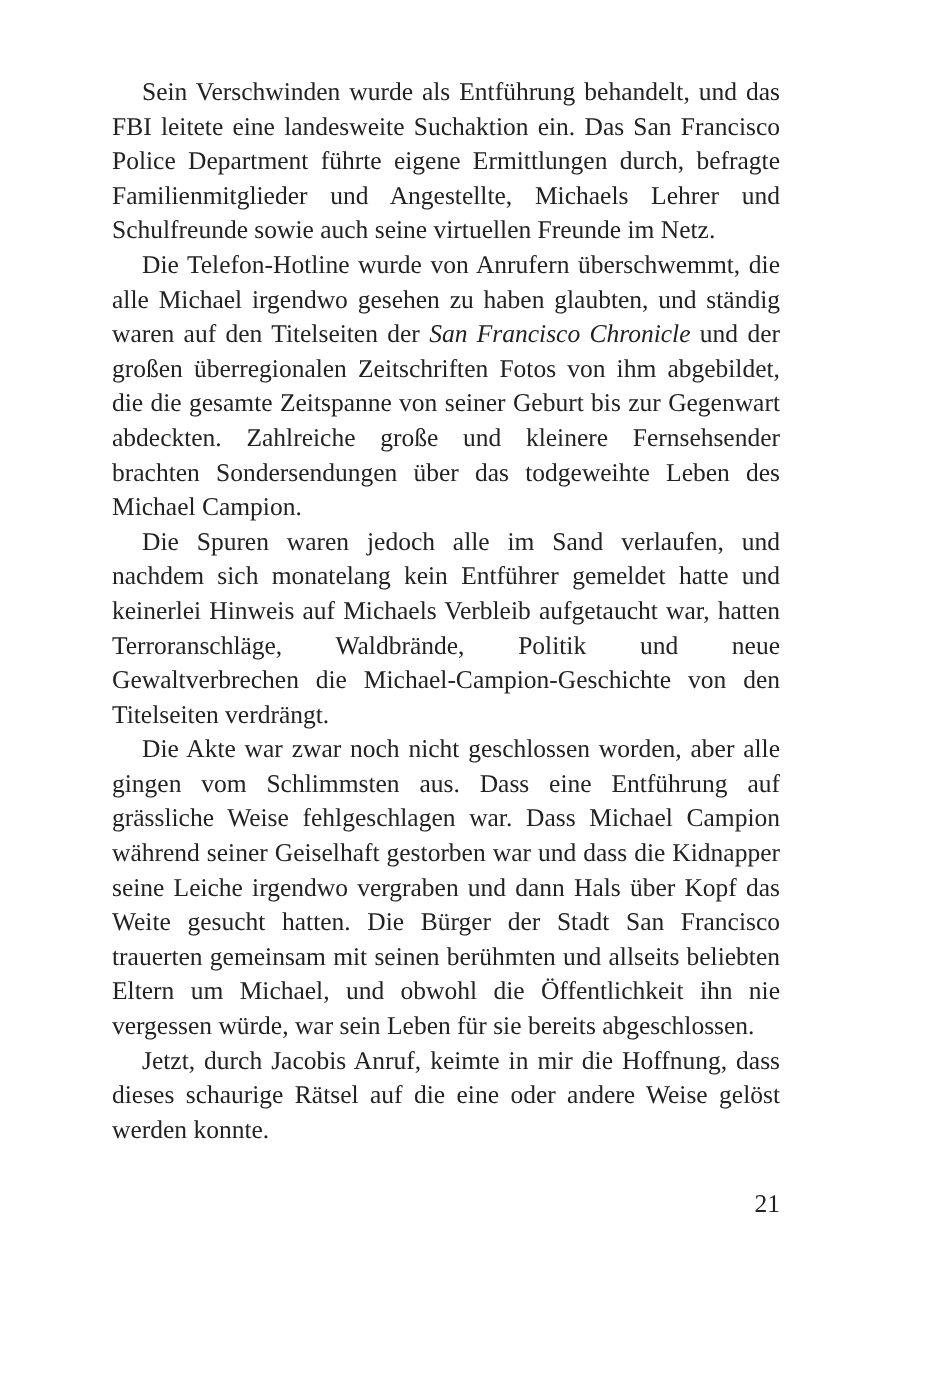Sein Verschwinden wurde als Entführung behandelt, und das FBI leitete eine landesweite Suchaktion ein. Das San Francisco Police Department führte eigene Ermittlungen durch, befragte Familienmitglieder und Angestellte, Michaels Lehrer und Schulfreunde sowie auch seine virtuellen Freunde im Netz.
Die Telefon-Hotline wurde von Anrufern überschwemmt, die alle Michael irgendwo gesehen zu haben glaubten, und ständig waren auf den Titelseiten der San Francisco Chronicle und der großen überregionalen Zeitschriften Fotos von ihm abgebildet, die die gesamte Zeitspanne von seiner Geburt bis zur Gegenwart abdeckten. Zahlreiche große und kleinere Fernsehsender brachten Sondersendungen über das todgeweihte Leben des Michael Campion.
Die Spuren waren jedoch alle im Sand verlaufen, und nachdem sich monatelang kein Entführer gemeldet hatte und keinerlei Hinweis auf Michaels Verbleib aufgetaucht war, hatten Terroranschläge, Waldbrände, Politik und neue Gewaltverbrechen die Michael-Campion-Geschichte von den Titelseiten verdrängt.
Die Akte war zwar noch nicht geschlossen worden, aber alle gingen vom Schlimmsten aus. Dass eine Entführung auf grässliche Weise fehlgeschlagen war. Dass Michael Campion während seiner Geiselhaft gestorben war und dass die Kidnapper seine Leiche irgendwo vergraben und dann Hals über Kopf das Weite gesucht hatten. Die Bürger der Stadt San Francisco trauerten gemeinsam mit seinen berühmten und allseits beliebten Eltern um Michael, und obwohl die Öffentlichkeit ihn nie vergessen würde, war sein Leben für sie bereits abgeschlossen.
Jetzt, durch Jacobis Anruf, keimte in mir die Hoffnung, dass dieses schaurige Rätsel auf die eine oder andere Weise gelöst werden konnte.
21